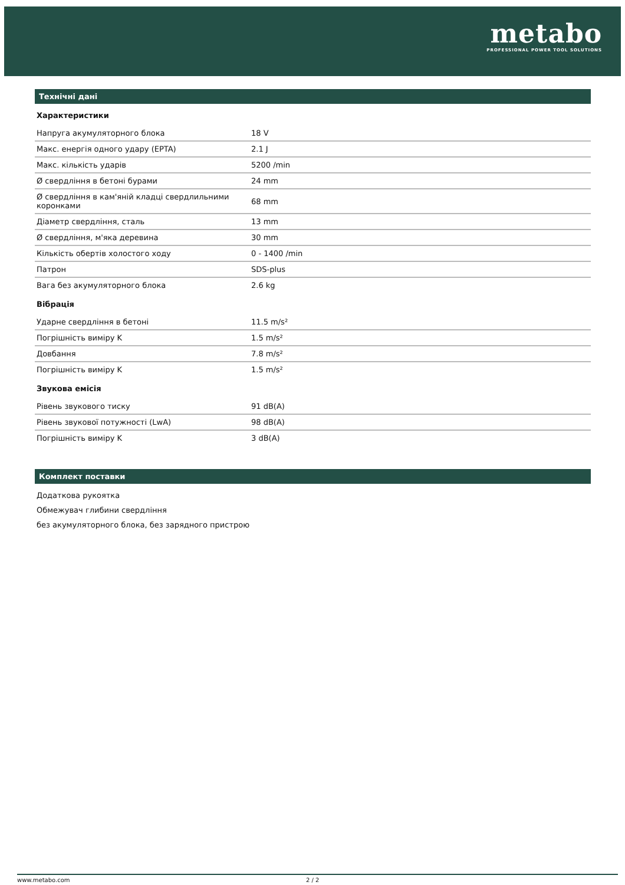metabo
PROFESSIONAL POWER TOOL SOLUTIONS
Технічні дані
Характеристики
| Напруга акумуляторного блока | 18 V |
| Макс. енергія одного удару (EPTA) | 2.1 J |
| Макс. кількість ударів | 5200 /min |
| Ø свердління в бетоні бурами | 24 mm |
| Ø свердління в кам'яній кладці свердлильними коронками | 68 mm |
| Діаметр свердління, сталь | 13 mm |
| Ø свердління, м'яка деревина | 30 mm |
| Кількість обертів холостого ходу | 0 - 1400 /min |
| Патрон | SDS-plus |
| Вага без акумуляторного блока | 2.6 kg |
Вібрація
| Ударне свердління в бетоні | 11.5 m/s² |
| Погрішність виміру K | 1.5 m/s² |
| Довбання | 7.8 m/s² |
| Погрішність виміру K | 1.5 m/s² |
Звукова емісія
| Рівень звукового тиску | 91 dB(A) |
| Рівень звукової потужності (LwA) | 98 dB(A) |
| Погрішність виміру K | 3 dB(A) |
Комплект поставки
Додаткова рукоятка
Обмежувач глибини свердління
без акумуляторного блока, без зарядного пристрою
www.metabo.com 2 / 2